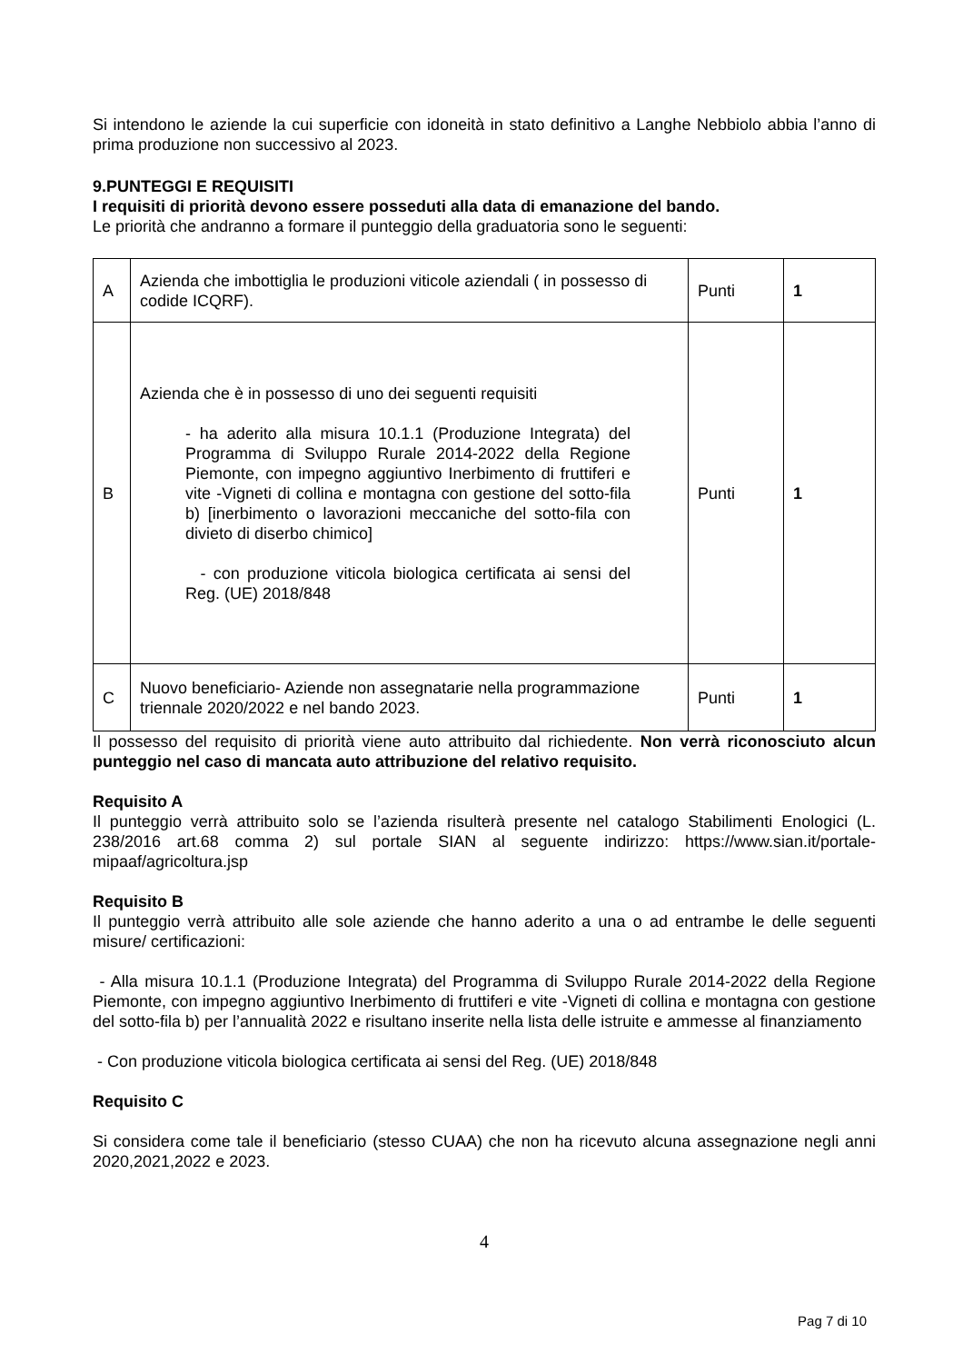Si intendono le aziende la cui superficie con idoneità in stato definitivo a Langhe Nebbiolo abbia l’anno di prima produzione non successivo al 2023.
9.PUNTEGGI E REQUISITI
I requisiti di priorità devono essere posseduti alla data di emanazione del bando.
Le priorità che andranno a formare il punteggio della graduatoria sono le seguenti:
| A | Azienda che imbottiglia le produzioni viticole aziendali ( in possesso di codide ICQRF). | Punti | 1 |
| B | Azienda che è in possesso di uno dei seguenti requisiti - ha aderito alla misura 10.1.1 (Produzione Integrata) del Programma di Sviluppo Rurale 2014-2022 della Regione Piemonte, con impegno aggiuntivo Inerbimento di fruttiferi e vite -Vigneti di collina e montagna con gestione del sotto-fila b) [inerbimento o lavorazioni meccaniche del sotto-fila con divieto di diserbo chimico] - con produzione viticola biologica certificata ai sensi del Reg. (UE) 2018/848 | Punti | 1 |
| C | Nuovo beneficiario- Aziende non assegnatarie nella programmazione triennale 2020/2022 e nel bando 2023. | Punti | 1 |
Il possesso del requisito di priorità viene auto attribuito dal richiedente. Non verrà riconosciuto alcun punteggio nel caso di mancata auto attribuzione del relativo requisito.
Requisito A
Il punteggio verrà attribuito solo se l’azienda risulterà presente nel catalogo Stabilimenti Enologici (L. 238/2016 art.68 comma 2) sul portale SIAN al seguente indirizzo: https://www.sian.it/portale-mipaaf/agricoltura.jsp
Requisito B
Il punteggio verrà attribuito alle sole aziende che hanno aderito a una o ad entrambe le delle seguenti misure/ certificazioni:
- Alla misura 10.1.1 (Produzione Integrata) del Programma di Sviluppo Rurale 2014-2022 della Regione Piemonte, con impegno aggiuntivo Inerbimento di fruttiferi e vite -Vigneti di collina e montagna con gestione del sotto-fila b) per l’annualità 2022 e risultano inserite nella lista delle istruite e ammesse al finanziamento
- Con produzione viticola biologica certificata ai sensi del Reg. (UE) 2018/848
Requisito C
Si considera come tale il beneficiario (stesso CUAA) che non ha ricevuto alcuna assegnazione negli anni 2020,2021,2022 e 2023.
4
Pag 7 di 10